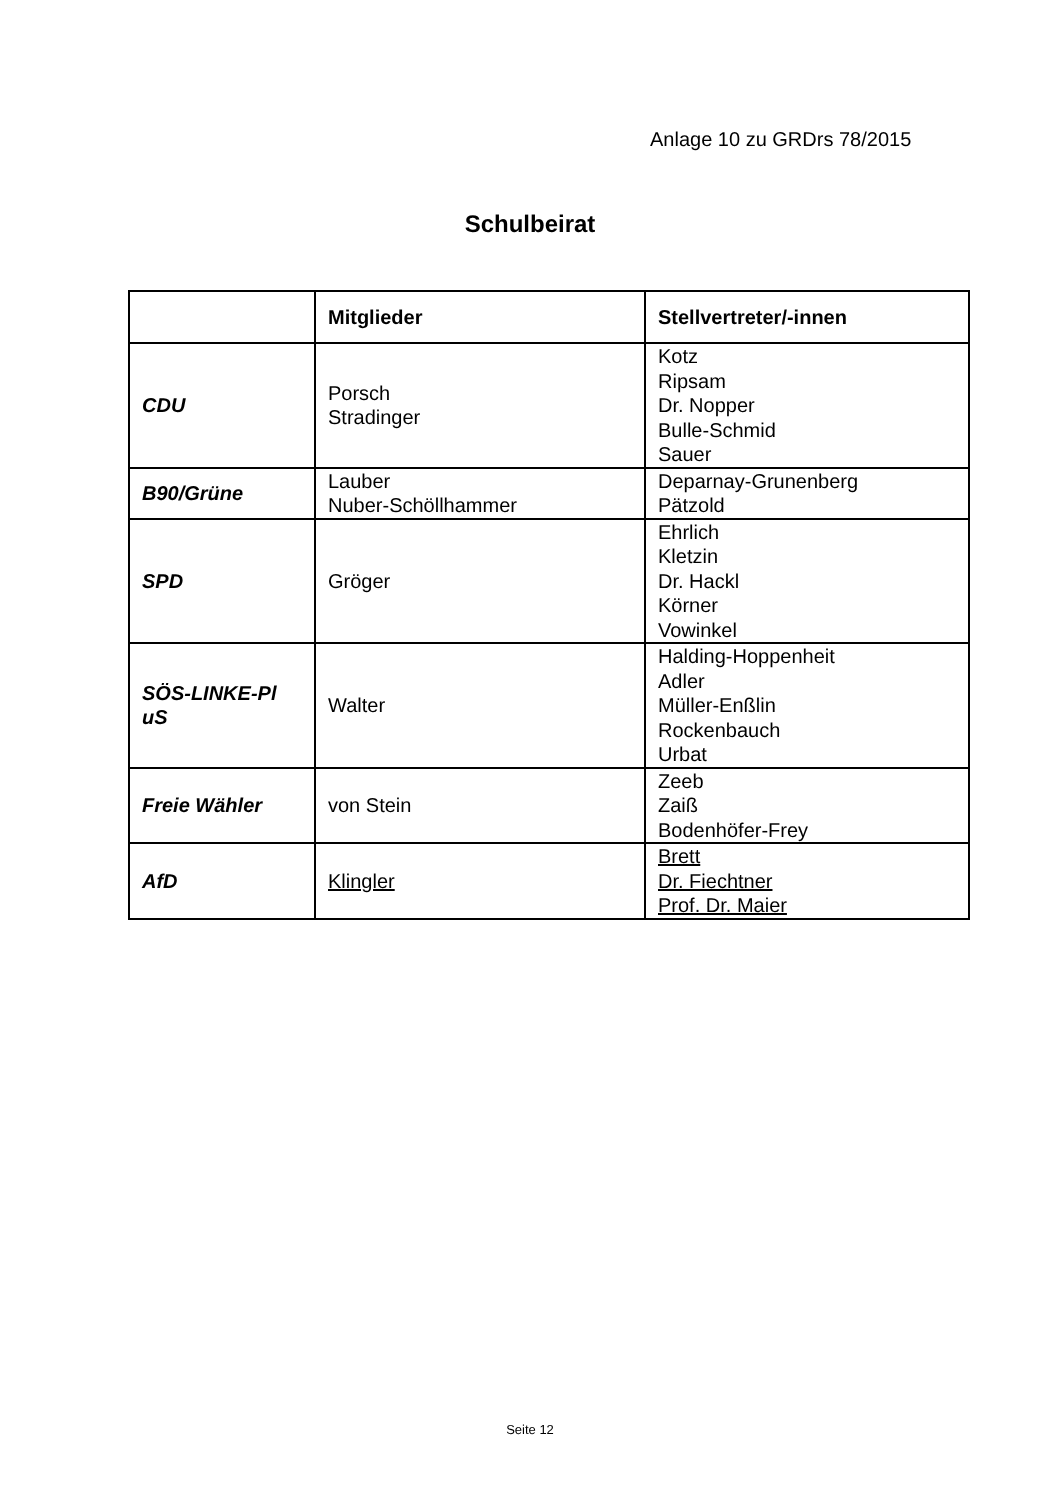Anlage 10 zu GRDrs 78/2015
Schulbeirat
| | Mitglieder | Stellvertreter/-innen |
| --- | --- | --- |
| CDU | Porsch Stradinger | Kotz Ripsam Dr. Nopper Bulle-Schmid Sauer |
| B90/Grüne | Lauber Nuber-Schöllhammer | Deparnay-Grunenberg Pätzold |
| SPD | Gröger | Ehrlich Kletzin Dr. Hackl Körner Vowinkel |
| SÖS-LINKE-Pl uS | Walter | Halding-Hoppenheit Adler Müller-Enßlin Rockenbauch Urbat |
| Freie Wähler | von Stein | Zeeb Zaiß Bodenhöfer-Frey |
| AfD | Klingler | Brett Dr. Fiechtner Prof. Dr. Maier |
Seite 12